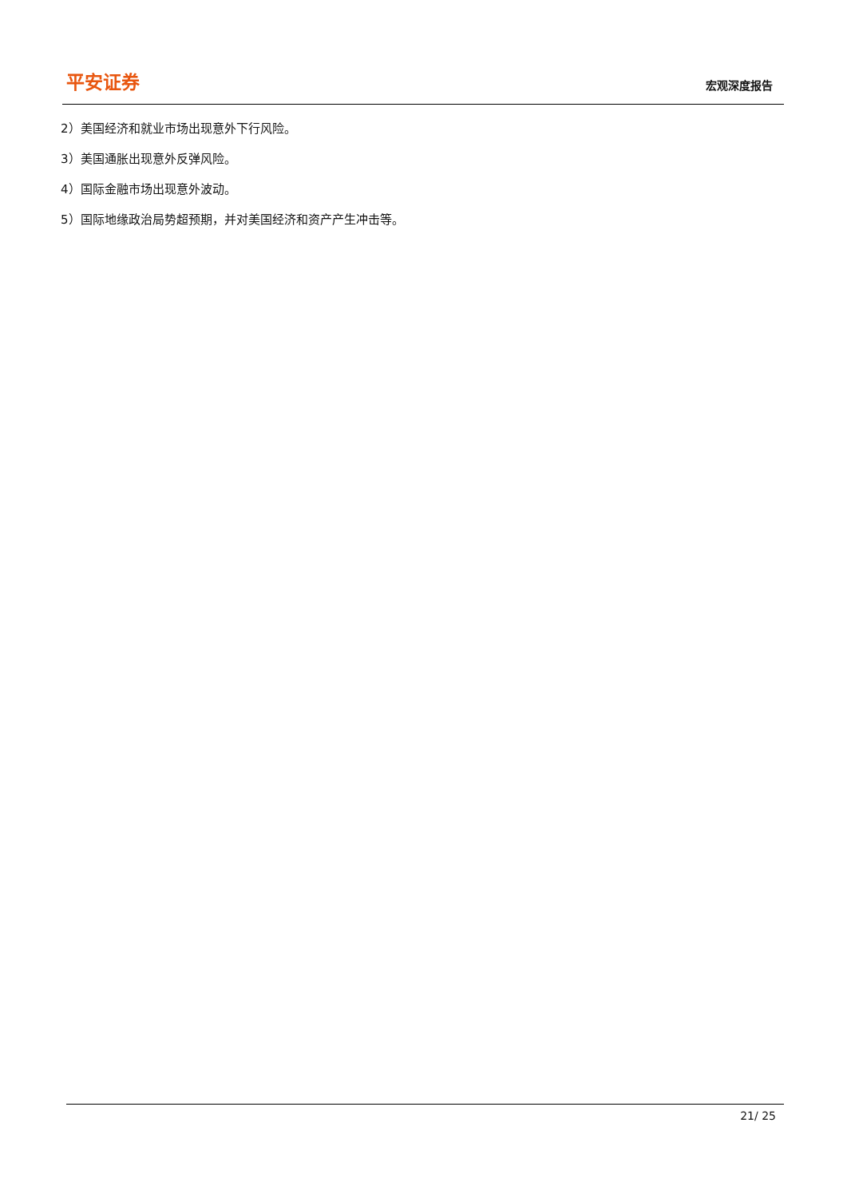平安证券
宏观深度报告
2）美国经济和就业市场出现意外下行风险。
3）美国通胀出现意外反弹风险。
4）国际金融市场出现意外波动。
5）国际地缘政治局势超预期，并对美国经济和资产产生冲击等。
21/ 25